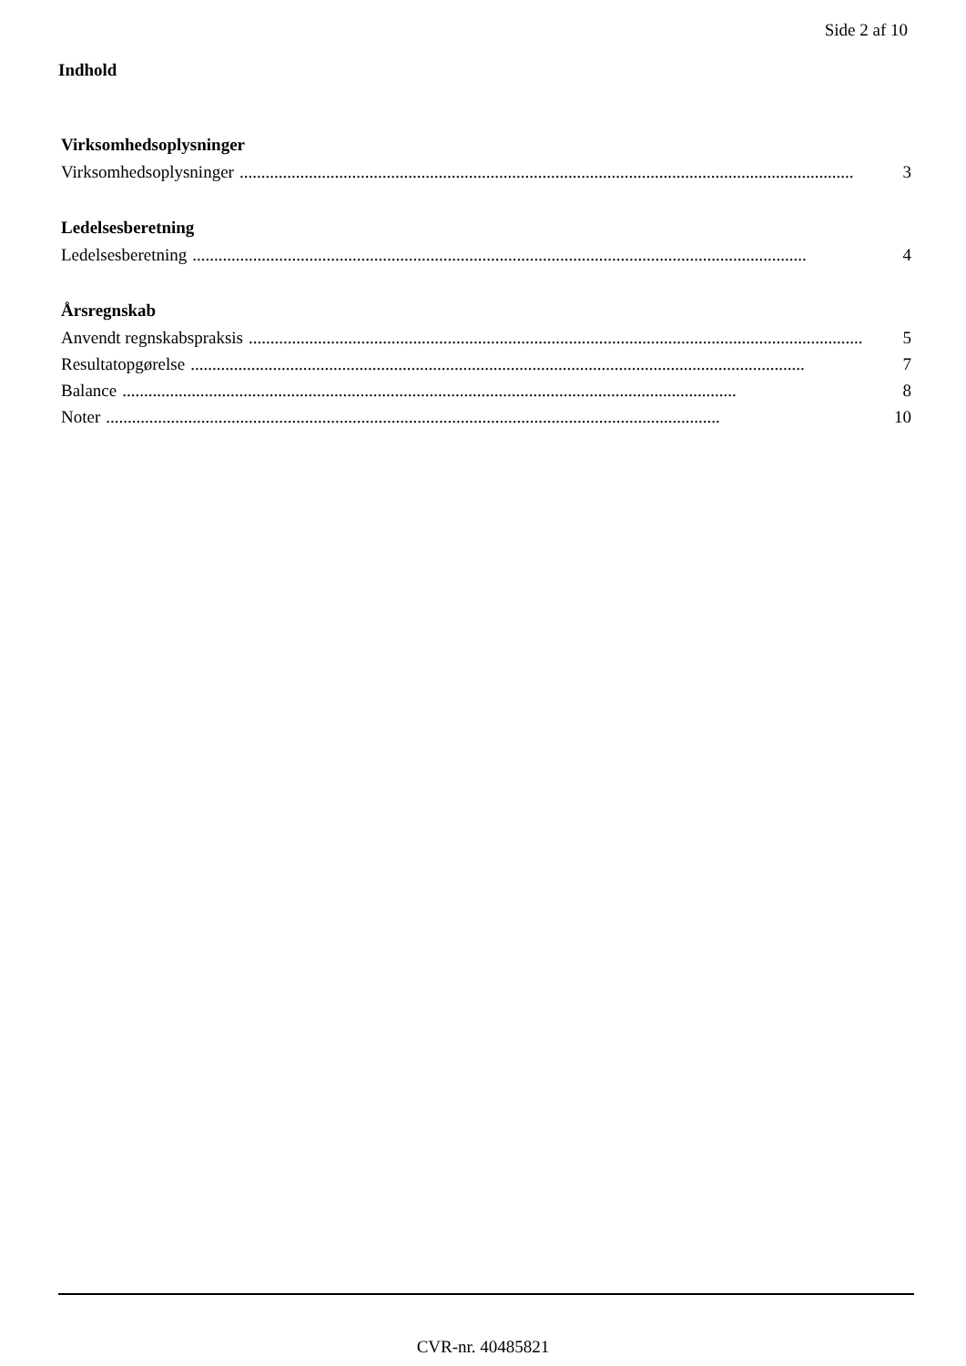Side 2 af 10
Indhold
Virksomhedsoplysninger
Virksomhedsoplysninger.............................................................................................................................................. 3
Ledelsesberetning
Ledelsesberetning.............................................................................................................................................. 4
Årsregnskab
Anvendt regnskabspraksis.............................................................................................................................................. 5
Resultatopgørelse.............................................................................................................................................. 7
Balance.............................................................................................................................................. 8
Noter.............................................................................................................................................. 10
CVR-nr. 40485821